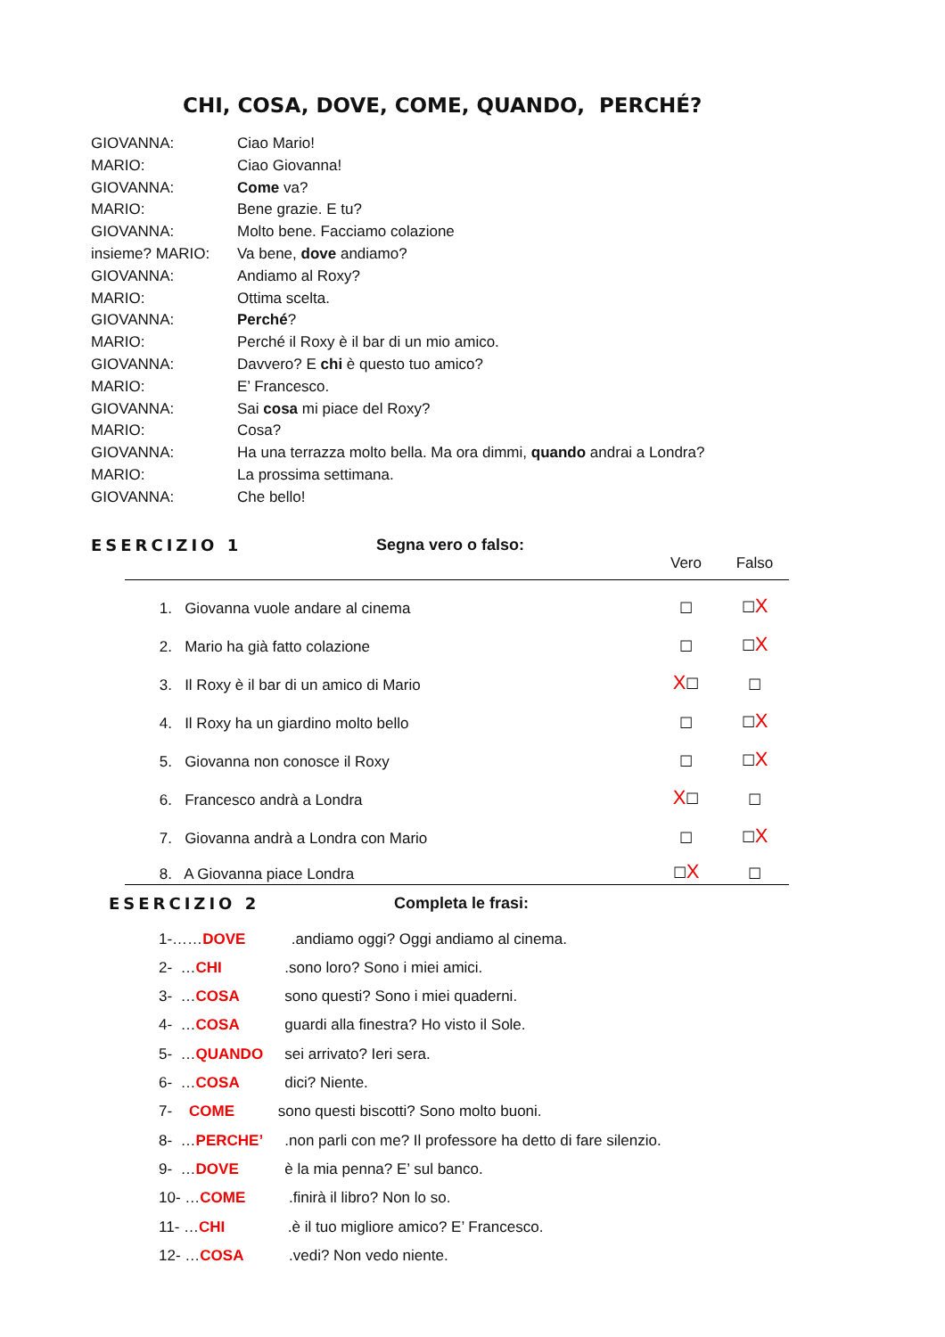CHI, COSA, DOVE, COME, QUANDO, PERCHÉ?
| GIOVANNA: | Ciao Mario! |
| MARIO: | Ciao Giovanna! |
| GIOVANNA: | Come va? |
| MARIO: | Bene grazie. E tu? |
| GIOVANNA: | Molto bene. Facciamo colazione |
| insieme? MARIO: | Va bene, dove andiamo? |
| GIOVANNA: | Andiamo al Roxy? |
| MARIO: | Ottima scelta. |
| GIOVANNA: | Perché ? |
| MARIO: | Perché il Roxy è il bar di un mio amico. |
| GIOVANNA: | Davvero? E chi è questo tuo amico? |
| MARIO: | E’ Francesco. |
| GIOVANNA: | Sai cosa mi piace del Roxy? |
| MARIO: | Cosa? |
| GIOVANNA: | Ha una terrazza molto bella. Ma ora dimmi, quando andrai a Londra? |
| MARIO: | La prossima settimana. |
| GIOVANNA: | Che bello! |
ESERCIZIO 1 Segna vero o falso:
| | Vero | Falso |
| --- | --- | --- |
| 1. Giovanna vuole andare al cinema | ☐ | ☐ X |
| 2. Mario ha già fatto colazione | ☐ | ☐ X |
| 3. Il Roxy è il bar di un amico di Mario | X ☐ | ☐ |
| 4. Il Roxy ha un giardino molto bello | ☐ | ☐ X |
| 5. Giovanna non conosce il Roxy | ☐ | ☐ X |
| 6. Francesco andrà a Londra | X ☐ | ☐ |
| 7. Giovanna andrà a Londra con Mario | ☐ | ☐ X |
| 8. A Giovanna piace Londra | ☐ X | ☐ |
ESERCIZIO 2 Completa le frasi:
1-…… DOVE .andiamo oggi? Oggi andiamo al cinema.
2- … CHI .sono loro? Sono i miei amici.
3- … COSA sono questi? Sono i miei quaderni.
4- … COSA guardi alla finestra? Ho visto il Sole.
5- … QUANDO sei arrivato? Ieri sera.
6- … COSA dici? Niente.
7- COME sono questi biscotti? Sono molto buoni.
8- … PERCHE’ .non parli con me? Il professore ha detto di fare silenzio.
9- … DOVE è la mia penna? E’ sul banco.
10- … COME .finirà il libro? Non lo so.
11- … CHI .è il tuo migliore amico? E’ Francesco.
12- … COSA .vedi? Non vedo niente.